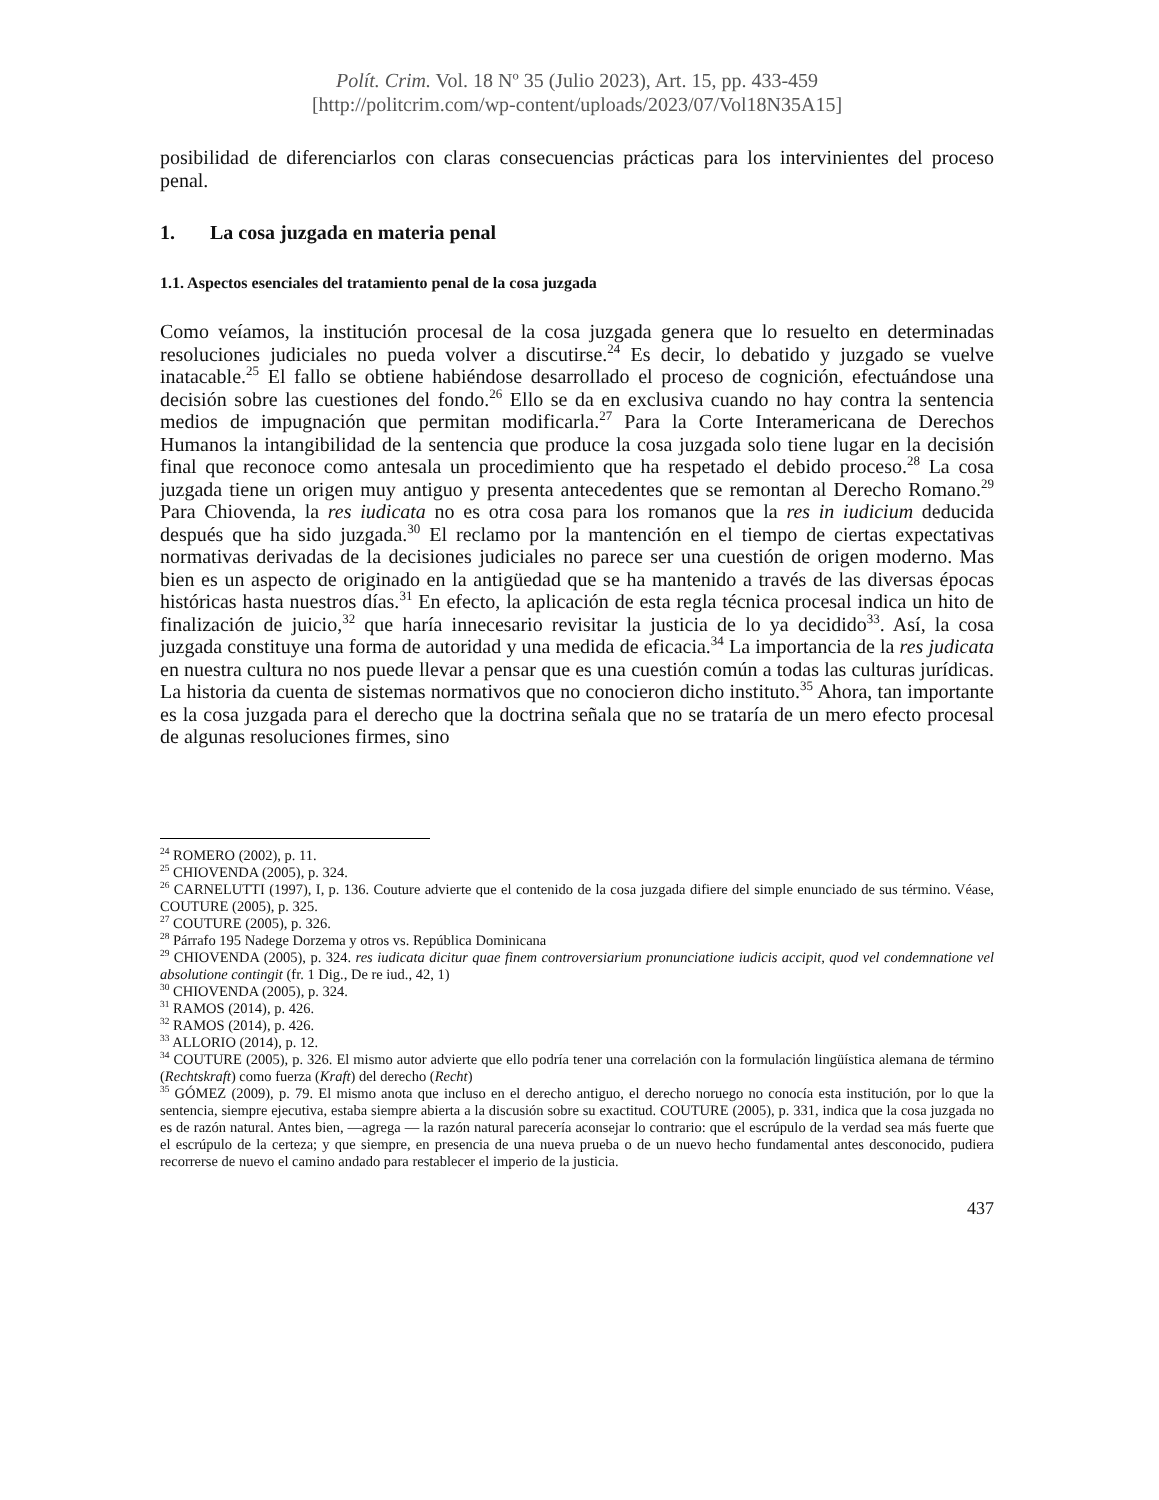Polít. Crim. Vol. 18 Nº 35 (Julio 2023), Art. 15, pp. 433-459
[http://politcrim.com/wp-content/uploads/2023/07/Vol18N35A15]
posibilidad de diferenciarlos con claras consecuencias prácticas para los intervinientes del proceso penal.
1. La cosa juzgada en materia penal
1.1. Aspectos esenciales del tratamiento penal de la cosa juzgada
Como veíamos, la institución procesal de la cosa juzgada genera que lo resuelto en determinadas resoluciones judiciales no pueda volver a discutirse.<sup>24</sup> Es decir, lo debatido y juzgado se vuelve inatacable.<sup>25</sup> El fallo se obtiene habiéndose desarrollado el proceso de cognición, efectuándose una decisión sobre las cuestiones del fondo.<sup>26</sup> Ello se da en exclusiva cuando no hay contra la sentencia medios de impugnación que permitan modificarla.<sup>27</sup> Para la Corte Interamericana de Derechos Humanos la intangibilidad de la sentencia que produce la cosa juzgada solo tiene lugar en la decisión final que reconoce como antesala un procedimiento que ha respetado el debido proceso.<sup>28</sup> La cosa juzgada tiene un origen muy antiguo y presenta antecedentes que se remontan al Derecho Romano.<sup>29</sup> Para Chiovenda, la res iudicata no es otra cosa para los romanos que la res in iudicium deducida después que ha sido juzgada.<sup>30</sup> El reclamo por la mantención en el tiempo de ciertas expectativas normativas derivadas de la decisiones judiciales no parece ser una cuestión de origen moderno. Mas bien es un aspecto de originado en la antigüedad que se ha mantenido a través de las diversas épocas históricas hasta nuestros días.<sup>31</sup> En efecto, la aplicación de esta regla técnica procesal indica un hito de finalización de juicio,<sup>32</sup> que haría innecesario revisitar la justicia de lo ya decidido<sup>33</sup>. Así, la cosa juzgada constituye una forma de autoridad y una medida de eficacia.<sup>34</sup> La importancia de la res judicata en nuestra cultura no nos puede llevar a pensar que es una cuestión común a todas las culturas jurídicas. La historia da cuenta de sistemas normativos que no conocieron dicho instituto.<sup>35</sup> Ahora, tan importante es la cosa juzgada para el derecho que la doctrina señala que no se trataría de un mero efecto procesal de algunas resoluciones firmes, sino
<sup>24</sup> ROMERO (2002), p. 11.
<sup>25</sup> CHIOVENDA (2005), p. 324.
<sup>26</sup> CARNELUTTI (1997), I, p. 136. Couture advierte que el contenido de la cosa juzgada difiere del simple enunciado de sus término. Véase, COUTURE (2005), p. 325.
<sup>27</sup> COUTURE (2005), p. 326.
<sup>28</sup> Párrafo 195 Nadege Dorzema y otros vs. República Dominicana
<sup>29</sup> CHIOVENDA (2005), p. 324. res iudicata dicitur quae finem controversiarium pronunciatione iudicis accipit, quod vel condemnatione vel absolutione contingit (fr. 1 Dig., De re iud., 42, 1)
<sup>30</sup> CHIOVENDA (2005), p. 324.
<sup>31</sup> RAMOS (2014), p. 426.
<sup>32</sup> RAMOS (2014), p. 426.
<sup>33</sup> ALLORIO (2014), p. 12.
<sup>34</sup> COUTURE (2005), p. 326. El mismo autor advierte que ello podría tener una correlación con la formulación lingüística alemana de término (Rechtskraft) como fuerza (Kraft) del derecho (Recht)
<sup>35</sup> GÓMEZ (2009), p. 79. El mismo anota que incluso en el derecho antiguo, el derecho noruego no conocía esta institución, por lo que la sentencia, siempre ejecutiva, estaba siempre abierta a la discusión sobre su exactitud. COUTURE (2005), p. 331, indica que la cosa juzgada no es de razón natural. Antes bien, —agrega — la razón natural parecería aconsejar lo contrario: que el escrúpulo de la verdad sea más fuerte que el escrúpulo de la certeza; y que siempre, en presencia de una nueva prueba o de un nuevo hecho fundamental antes desconocido, pudiera recorrerse de nuevo el camino andado para restablecer el imperio de la justicia.
437